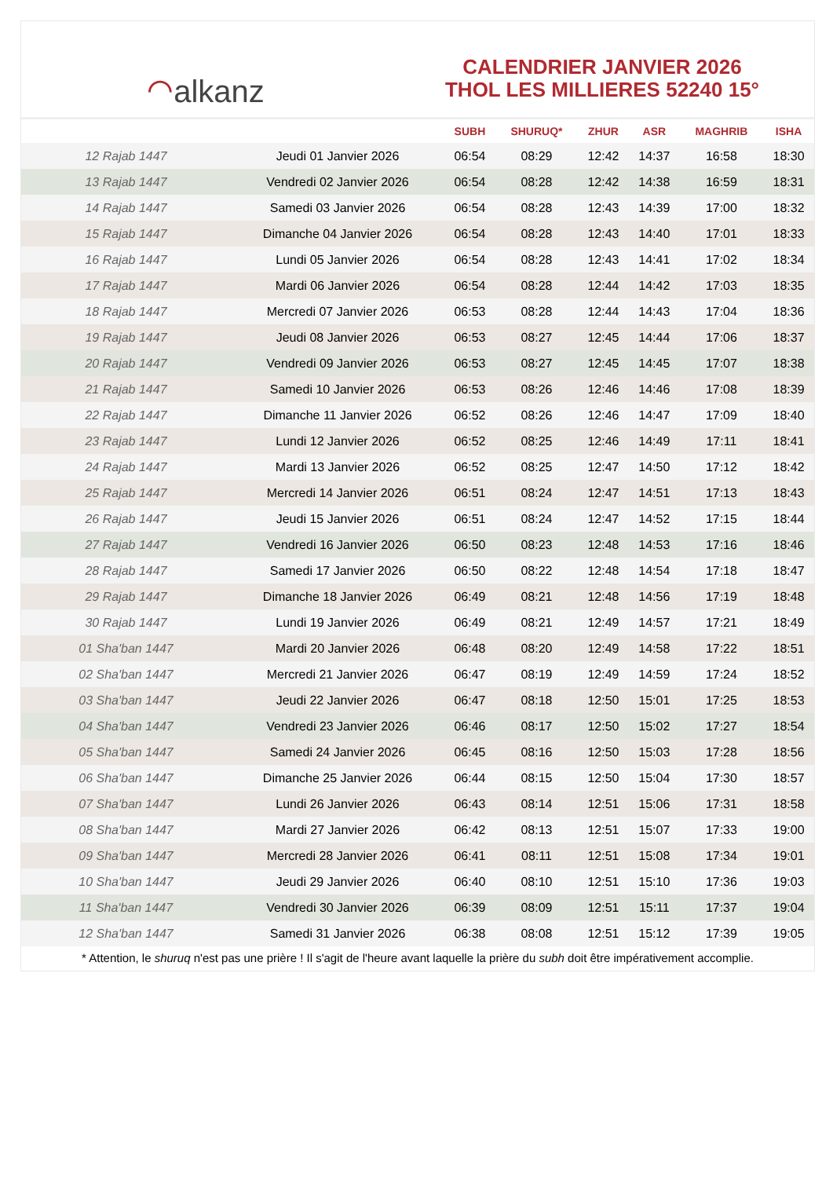⌒ alkanz
CALENDRIER JANVIER 2026
THOL LES MILLIERES 52240 15°
| | | SUBH | SHURUQ* | ZHUR | ASR | MAGHRIB | ISHA |
| --- | --- | --- | --- | --- | --- | --- | --- |
| 12 Rajab 1447 | Jeudi 01 Janvier 2026 | 06:54 | 08:29 | 12:42 | 14:37 | 16:58 | 18:30 |
| 13 Rajab 1447 | Vendredi 02 Janvier 2026 | 06:54 | 08:28 | 12:42 | 14:38 | 16:59 | 18:31 |
| 14 Rajab 1447 | Samedi 03 Janvier 2026 | 06:54 | 08:28 | 12:43 | 14:39 | 17:00 | 18:32 |
| 15 Rajab 1447 | Dimanche 04 Janvier 2026 | 06:54 | 08:28 | 12:43 | 14:40 | 17:01 | 18:33 |
| 16 Rajab 1447 | Lundi 05 Janvier 2026 | 06:54 | 08:28 | 12:43 | 14:41 | 17:02 | 18:34 |
| 17 Rajab 1447 | Mardi 06 Janvier 2026 | 06:54 | 08:28 | 12:44 | 14:42 | 17:03 | 18:35 |
| 18 Rajab 1447 | Mercredi 07 Janvier 2026 | 06:53 | 08:28 | 12:44 | 14:43 | 17:04 | 18:36 |
| 19 Rajab 1447 | Jeudi 08 Janvier 2026 | 06:53 | 08:27 | 12:45 | 14:44 | 17:06 | 18:37 |
| 20 Rajab 1447 | Vendredi 09 Janvier 2026 | 06:53 | 08:27 | 12:45 | 14:45 | 17:07 | 18:38 |
| 21 Rajab 1447 | Samedi 10 Janvier 2026 | 06:53 | 08:26 | 12:46 | 14:46 | 17:08 | 18:39 |
| 22 Rajab 1447 | Dimanche 11 Janvier 2026 | 06:52 | 08:26 | 12:46 | 14:47 | 17:09 | 18:40 |
| 23 Rajab 1447 | Lundi 12 Janvier 2026 | 06:52 | 08:25 | 12:46 | 14:49 | 17:11 | 18:41 |
| 24 Rajab 1447 | Mardi 13 Janvier 2026 | 06:52 | 08:25 | 12:47 | 14:50 | 17:12 | 18:42 |
| 25 Rajab 1447 | Mercredi 14 Janvier 2026 | 06:51 | 08:24 | 12:47 | 14:51 | 17:13 | 18:43 |
| 26 Rajab 1447 | Jeudi 15 Janvier 2026 | 06:51 | 08:24 | 12:47 | 14:52 | 17:15 | 18:44 |
| 27 Rajab 1447 | Vendredi 16 Janvier 2026 | 06:50 | 08:23 | 12:48 | 14:53 | 17:16 | 18:46 |
| 28 Rajab 1447 | Samedi 17 Janvier 2026 | 06:50 | 08:22 | 12:48 | 14:54 | 17:18 | 18:47 |
| 29 Rajab 1447 | Dimanche 18 Janvier 2026 | 06:49 | 08:21 | 12:48 | 14:56 | 17:19 | 18:48 |
| 30 Rajab 1447 | Lundi 19 Janvier 2026 | 06:49 | 08:21 | 12:49 | 14:57 | 17:21 | 18:49 |
| 01 Sha'ban 1447 | Mardi 20 Janvier 2026 | 06:48 | 08:20 | 12:49 | 14:58 | 17:22 | 18:51 |
| 02 Sha'ban 1447 | Mercredi 21 Janvier 2026 | 06:47 | 08:19 | 12:49 | 14:59 | 17:24 | 18:52 |
| 03 Sha'ban 1447 | Jeudi 22 Janvier 2026 | 06:47 | 08:18 | 12:50 | 15:01 | 17:25 | 18:53 |
| 04 Sha'ban 1447 | Vendredi 23 Janvier 2026 | 06:46 | 08:17 | 12:50 | 15:02 | 17:27 | 18:54 |
| 05 Sha'ban 1447 | Samedi 24 Janvier 2026 | 06:45 | 08:16 | 12:50 | 15:03 | 17:28 | 18:56 |
| 06 Sha'ban 1447 | Dimanche 25 Janvier 2026 | 06:44 | 08:15 | 12:50 | 15:04 | 17:30 | 18:57 |
| 07 Sha'ban 1447 | Lundi 26 Janvier 2026 | 06:43 | 08:14 | 12:51 | 15:06 | 17:31 | 18:58 |
| 08 Sha'ban 1447 | Mardi 27 Janvier 2026 | 06:42 | 08:13 | 12:51 | 15:07 | 17:33 | 19:00 |
| 09 Sha'ban 1447 | Mercredi 28 Janvier 2026 | 06:41 | 08:11 | 12:51 | 15:08 | 17:34 | 19:01 |
| 10 Sha'ban 1447 | Jeudi 29 Janvier 2026 | 06:40 | 08:10 | 12:51 | 15:10 | 17:36 | 19:03 |
| 11 Sha'ban 1447 | Vendredi 30 Janvier 2026 | 06:39 | 08:09 | 12:51 | 15:11 | 17:37 | 19:04 |
| 12 Sha'ban 1447 | Samedi 31 Janvier 2026 | 06:38 | 08:08 | 12:51 | 15:12 | 17:39 | 19:05 |
* Attention, le shuruq n'est pas une prière ! Il s'agit de l'heure avant laquelle la prière du subh doit être impérativement accomplie.